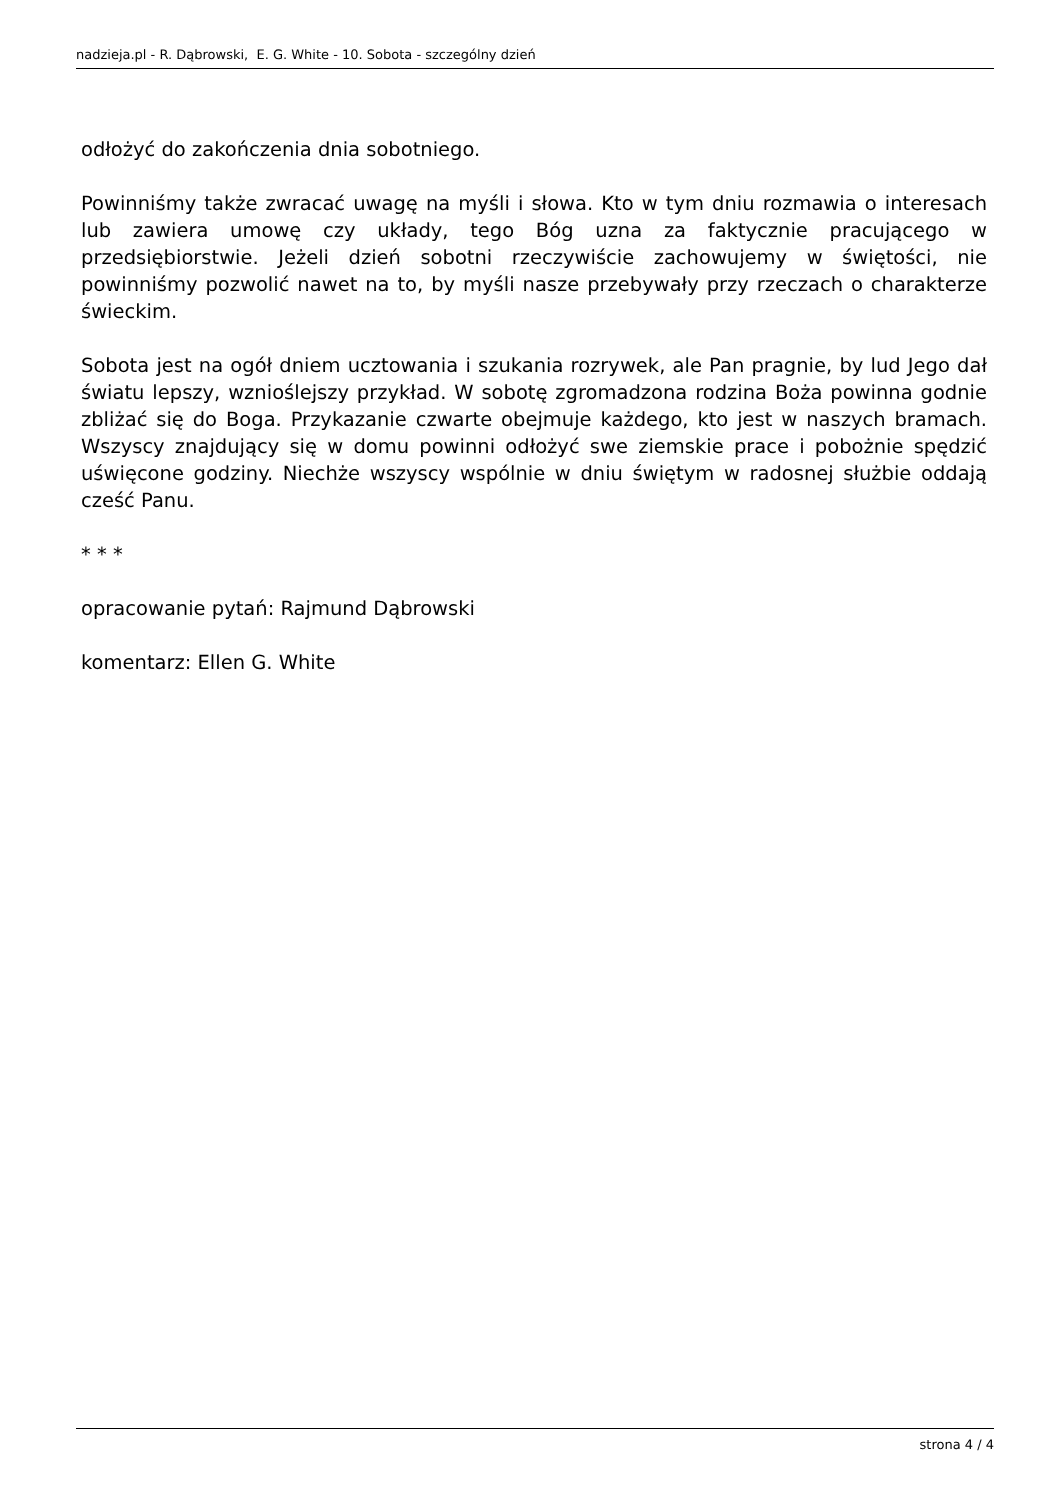nadzieja.pl - R. Dąbrowski, E. G. White - 10. Sobota - szczególny dzień
odłożyć do zakończenia dnia sobotniego.
Powinniśmy także zwracać uwagę na myśli i słowa. Kto w tym dniu rozmawia o interesach lub zawiera umowę czy układy, tego Bóg uzna za faktycznie pracującego w przedsiębiorstwie. Jeżeli dzień sobotni rzeczywiście zachowujemy w świętości, nie powinniśmy pozwolić nawet na to, by myśli nasze przebywały przy rzeczach o charakterze świeckim.
Sobota jest na ogół dniem ucztowania i szukania rozrywek, ale Pan pragnie, by lud Jego dał światu lepszy, wznioślejszy przykład. W sobotę zgromadzona rodzina Boża powinna godnie zbliżać się do Boga. Przykazanie czwarte obejmuje każdego, kto jest w naszych bramach. Wszyscy znajdujący się w domu powinni odłożyć swe ziemskie prace i pobożnie spędzić uświęcone godziny. Niechże wszyscy wspólnie w dniu świętym w radosnej służbie oddają cześć Panu.
* * *
opracowanie pytań: Rajmund Dąbrowski
komentarz: Ellen G. White
strona 4 / 4